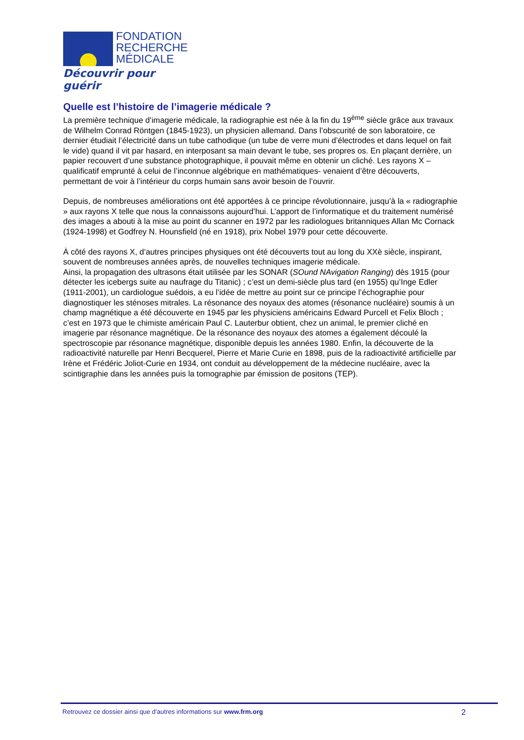FONDATION
RECHERCHE
MÉDICALE
Découvrir pour guérir
Quelle est l’histoire de l’imagerie médicale ?
La première technique d’imagerie médicale, la radiographie est née à la fin du 19<sup>ème</sup> siècle grâce aux travaux de Wilhelm Conrad Röntgen (1845-1923), un physicien allemand. Dans l’obscurité de son laboratoire, ce dernier étudiait l’électricité dans un tube cathodique (un tube de verre muni d’électrodes et dans lequel on fait le vide) quand il vit par hasard, en interposant sa main devant le tube, ses propres os. En plaçant derrière, un papier recouvert d’une substance photographique, il pouvait même en obtenir un cliché. Les rayons X – qualificatif emprunté à celui de l’inconnue algébrique en mathématiques- venaient d’être découverts, permettant de voir à l’intérieur du corps humain sans avoir besoin de l’ouvrir.
Depuis, de nombreuses améliorations ont été apportées à ce principe révolutionnaire, jusqu’à la « radiographie » aux rayons X telle que nous la connaissons aujourd’hui. L’apport de l’informatique et du traitement numérisé des images a abouti à la mise au point du scanner en 1972 par les radiologues britanniques Allan Mc Cornack (1924-1998) et Godfrey N. Hounsfield (né en 1918), prix Nobel 1979 pour cette découverte.
À côté des rayons X, d’autres principes physiques ont été découverts tout au long du XXè siècle, inspirant, souvent de nombreuses années après, de nouvelles techniques imagerie médicale.
Ainsi, la propagation des ultrasons était utilisée par les SONAR (SOund NAvigation Ranging) dès 1915 (pour détecter les icebergs suite au naufrage du Titanic) ; c’est un demi-siècle plus tard (en 1955) qu’Inge Edler (1911-2001), un cardiologue suédois, a eu l’idée de mettre au point sur ce principe l’échographie pour diagnostiquer les sténoses mitrales. La résonance des noyaux des atomes (résonance nucléaire) soumis à un champ magnétique a été découverte en 1945 par les physiciens américains Edward Purcell et Felix Bloch ; c’est en 1973 que le chimiste américain Paul C. Lauterbur obtient, chez un animal, le premier cliché en imagerie par résonance magnétique. De la résonance des noyaux des atomes a également découlé la spectroscopie par résonance magnétique, disponible depuis les années 1980. Enfin, la découverte de la radioactivité naturelle par Henri Becquerel, Pierre et Marie Curie en 1898, puis de la radioactivité artificielle par Irène et Frédéric Joliot-Curie en 1934, ont conduit au développement de la médecine nucléaire, avec la scintigraphie dans les années puis la tomographie par émission de positons (TEP).
Retrouvez ce dossier ainsi que d’autres informations sur www.frm.org 2